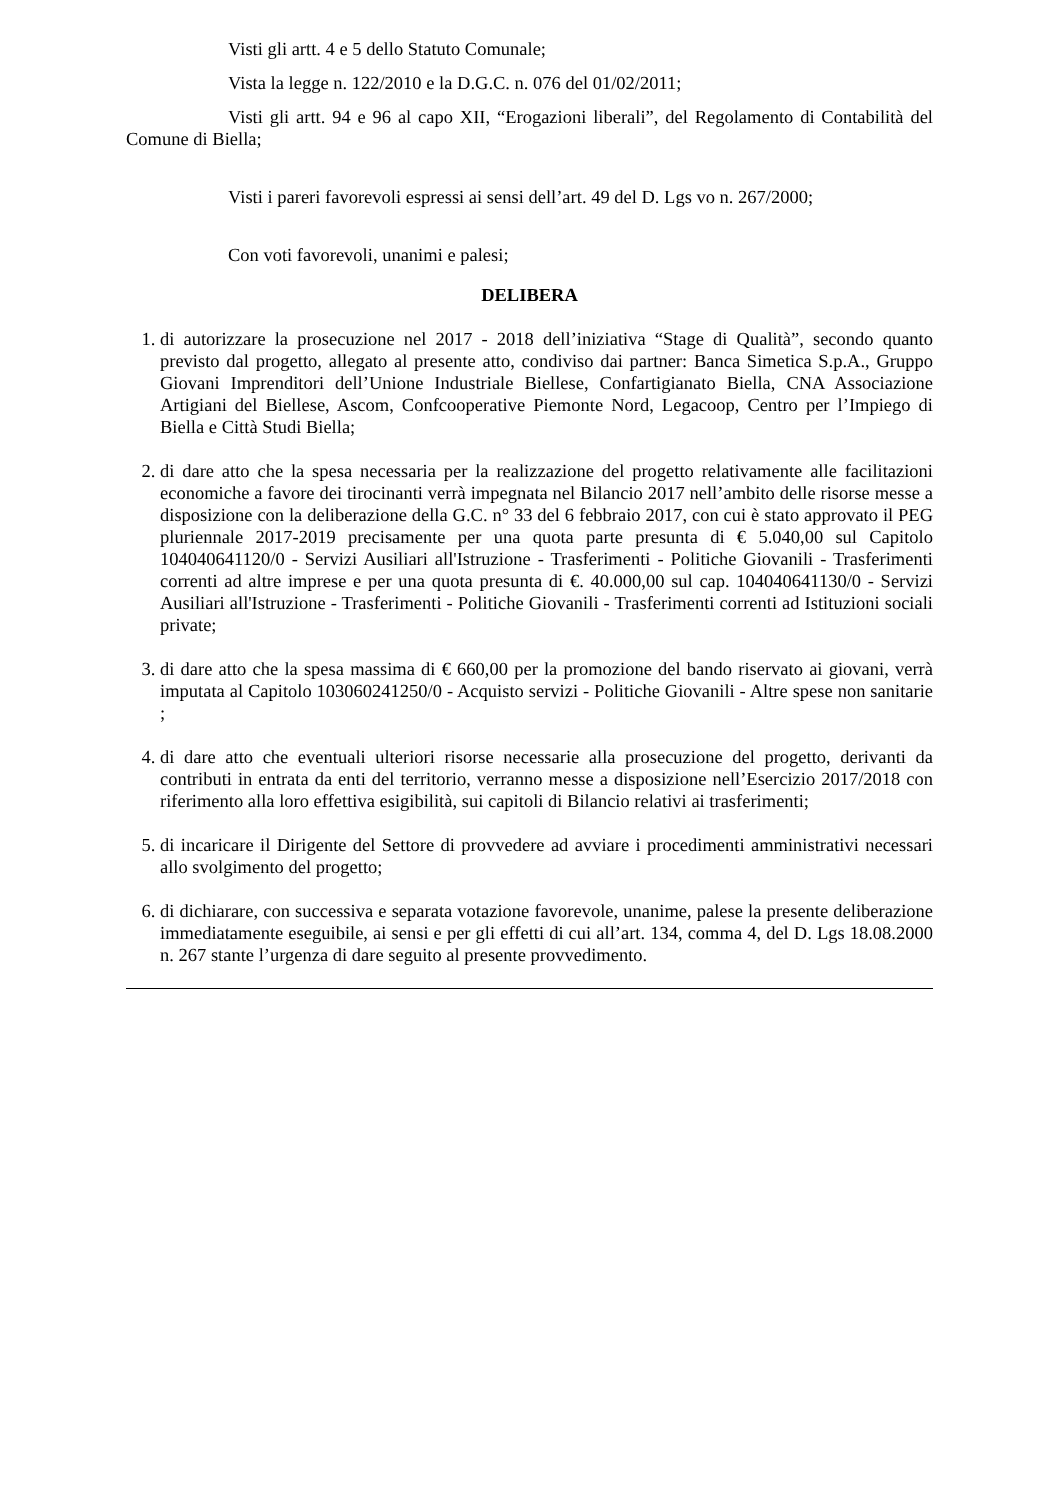Visti gli artt. 4 e 5 dello Statuto Comunale;
Vista la legge n. 122/2010 e la D.G.C. n. 076 del 01/02/2011;
Visti gli artt. 94 e 96 al capo XII, “Erogazioni liberali”, del Regolamento di Contabilità del Comune di Biella;
Visti i pareri favorevoli espressi ai sensi dell’art. 49 del D. Lgs vo n. 267/2000;
Con voti favorevoli, unanimi e palesi;
DELIBERA
1. di autorizzare la prosecuzione nel 2017 - 2018 dell’iniziativa “Stage di Qualità”, secondo quanto previsto dal progetto, allegato al presente atto, condiviso dai partner: Banca Simetica S.p.A., Gruppo Giovani Imprenditori dell’Unione Industriale Biellese, Confartigianato Biella, CNA Associazione Artigiani del Biellese, Ascom, Confcooperative Piemonte Nord, Legacoop, Centro per l’Impiego di Biella e Città Studi Biella;
2. di dare atto che la spesa necessaria per la realizzazione del progetto relativamente alle facilitazioni economiche a favore dei tirocinanti verrà impegnata nel Bilancio 2017 nell’ambito delle risorse messe a disposizione con la deliberazione della G.C. n° 33 del 6 febbraio 2017, con cui è stato approvato il PEG pluriennale 2017-2019 precisamente per una quota parte presunta di € 5.040,00 sul Capitolo 104040641120/0 - Servizi Ausiliari all'Istruzione - Trasferimenti - Politiche Giovanili - Trasferimenti correnti ad altre imprese e per una quota presunta di €. 40.000,00 sul cap. 104040641130/0 - Servizi Ausiliari all'Istruzione - Trasferimenti - Politiche Giovanili - Trasferimenti correnti ad Istituzioni sociali private;
3. di dare atto che la spesa massima di € 660,00 per la promozione del bando riservato ai giovani, verrà imputata al Capitolo 103060241250/0 - Acquisto servizi - Politiche Giovanili - Altre spese non sanitarie ;
4. di dare atto che eventuali ulteriori risorse necessarie alla prosecuzione del progetto, derivanti da contributi in entrata da enti del territorio, verranno messe a disposizione nell’Esercizio 2017/2018 con riferimento alla loro effettiva esigibilità, sui capitoli di Bilancio relativi ai trasferimenti;
5. di incaricare il Dirigente del Settore di provvedere ad avviare i procedimenti amministrativi necessari allo svolgimento del progetto;
6. di dichiarare, con successiva e separata votazione favorevole, unanime, palese la presente deliberazione immediatamente eseguibile, ai sensi e per gli effetti di cui all’art. 134, comma 4, del D. Lgs 18.08.2000 n. 267 stante l’urgenza di dare seguito al presente provvedimento.